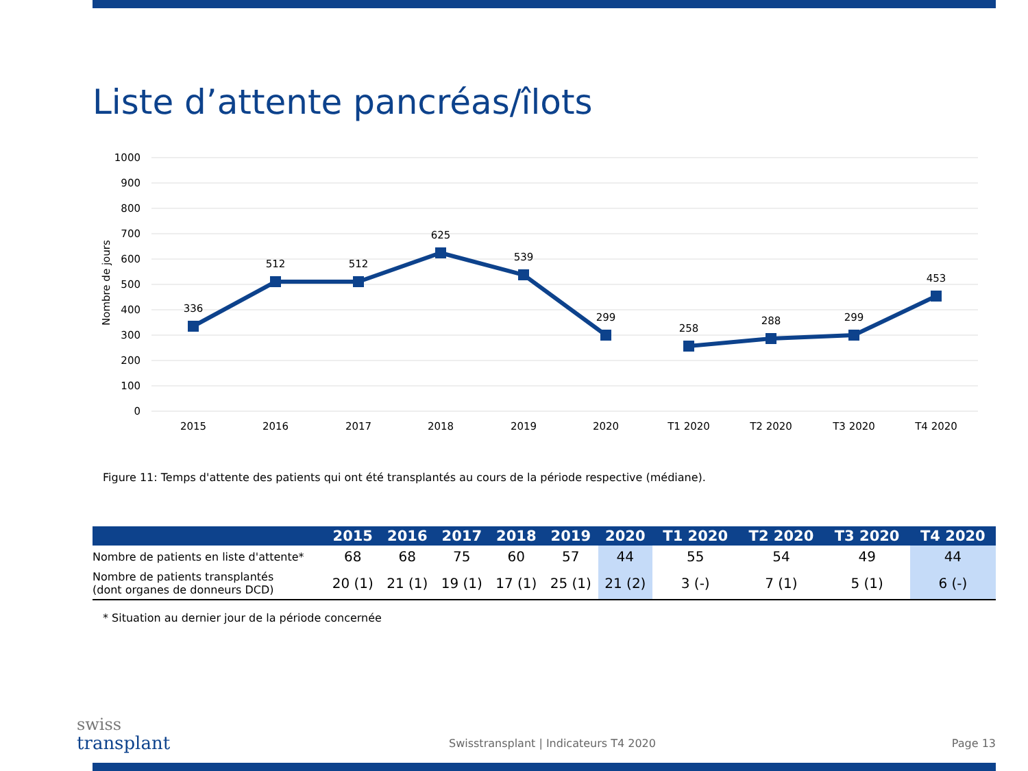Liste d’attente pancréas/îlots
1000
900
800
700
600
500
400
300
200
100
0
Nombre de jours
336
512
512
625
539
299
258
288
299
453
2015
2016
2017
2018
2019
2020
T1 2020
T2 2020
T3 2020
T4 2020
Figure 11: Temps d'attente des patients qui ont été transplantés au cours de la période respective (médiane).
| | 2015 | 2016 | 2017 | 2018 | 2019 | 2020 | T1 2020 | T2 2020 | T3 2020 | T4 2020 |
| --- | --- | --- | --- | --- | --- | --- | --- | --- | --- | --- |
| Nombre de patients en liste d'attente* | 68 | 68 | 75 | 60 | 57 | 44 | 55 | 54 | 49 | 44 |
| Nombre de patients transplantés (dont organes de donneurs DCD) | 20 (1) | 21 (1) | 19 (1) | 17 (1) | 25 (1) | 21 (2) | 3 (-) | 7 (1) | 5 (1) | 6 (-) |
* Situation au dernier jour de la période concernée
swiss
transplant
Swisstransplant | Indicateurs T4 2020
Page 13